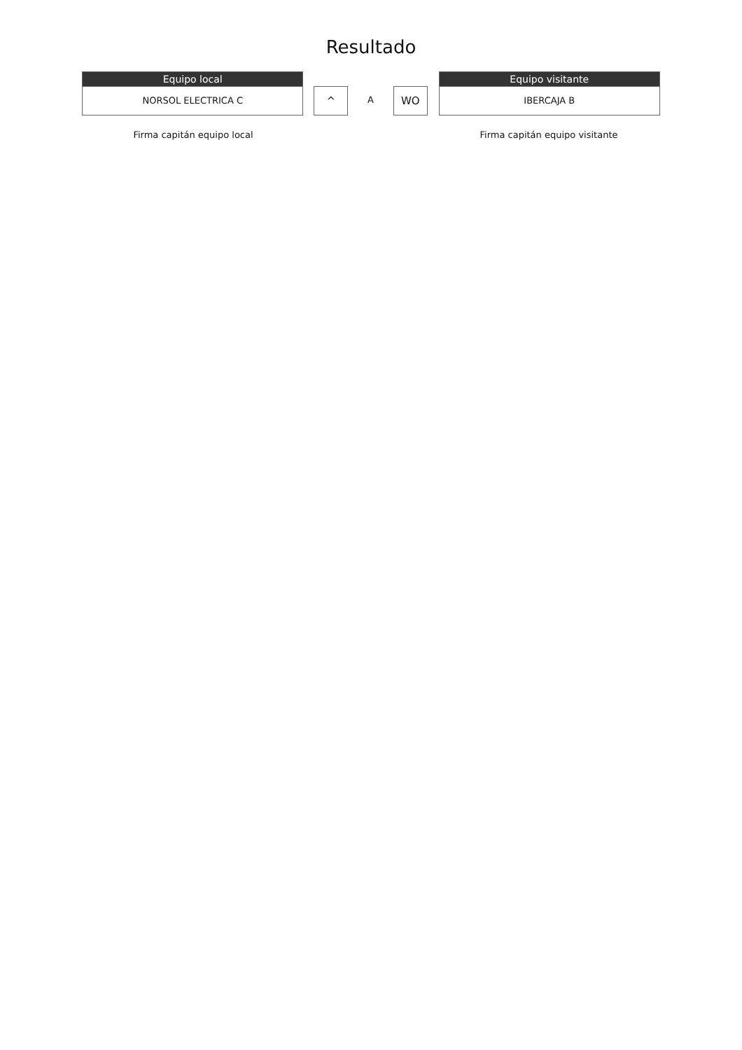Resultado
Equipo local
NORSOL ELECTRICA C
^
A
WO
Equipo visitante
IBERCAJA B
Firma capitán equipo local Firma capitán equipo visitante